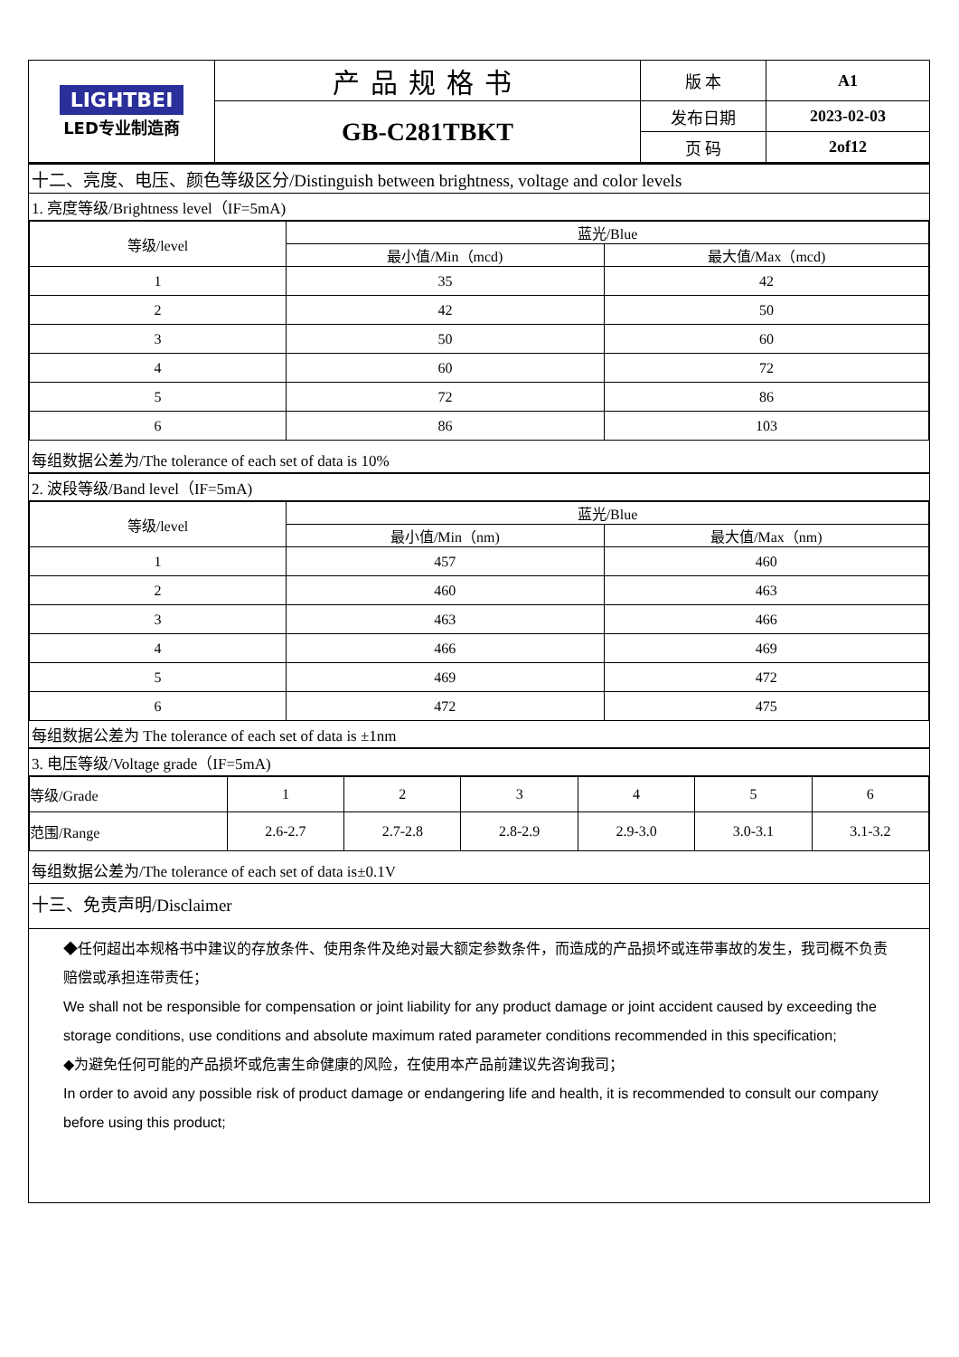| LIGHTBEI LED专业制造商 | 产品规格书 | 版 本 | A1 |
| | GB-C281TBKT | 发布日期 | 2023-02-03 |
| | | 页 码 | 2of12 |
十二、亮度、电压、颜色等级区分/Distinguish between brightness, voltage and color levels
1. 亮度等级/Brightness level（IF=5mA)
| 等级/level | 蓝光/Blue | |
| --- | --- | --- |
| | 最小值/Min（mcd) | 最大值/Max（mcd) |
| 1 | 35 | 42 |
| 2 | 42 | 50 |
| 3 | 50 | 60 |
| 4 | 60 | 72 |
| 5 | 72 | 86 |
| 6 | 86 | 103 |
每组数据公差为/The tolerance of each set of data is 10%
2. 波段等级/Band level（IF=5mA)
| 等级/level | 蓝光/Blue | |
| --- | --- | --- |
| | 最小值/Min（nm) | 最大值/Max（nm) |
| 1 | 457 | 460 |
| 2 | 460 | 463 |
| 3 | 463 | 466 |
| 4 | 466 | 469 |
| 5 | 469 | 472 |
| 6 | 472 | 475 |
每组数据公差为 The tolerance of each set of data is ±1nm
3. 电压等级/Voltage grade（IF=5mA)
| 等级/Grade | 1 | 2 | 3 | 4 | 5 | 6 |
| 范围/Range | 2.6-2.7 | 2.7-2.8 | 2.8-2.9 | 2.9-3.0 | 3.0-3.1 | 3.1-3.2 |
每组数据公差为/The tolerance of each set of data is±0.1V
十三、免责声明/Disclaimer
◆任何超出本规格书中建议的存放条件、使用条件及绝对最大额定参数条件，而造成的产品损坏或连带事故的发生，我司概不负责赔偿或承担连带责任；
We shall not be responsible for compensation or joint liability for any product damage or joint accident caused by exceeding the storage conditions, use conditions and absolute maximum rated parameter conditions recommended in this specification;
◆为避免任何可能的产品损坏或危害生命健康的风险，在使用本产品前建议先咨询我司；
In order to avoid any possible risk of product damage or endangering life and health, it is recommended to consult our company before using this product;